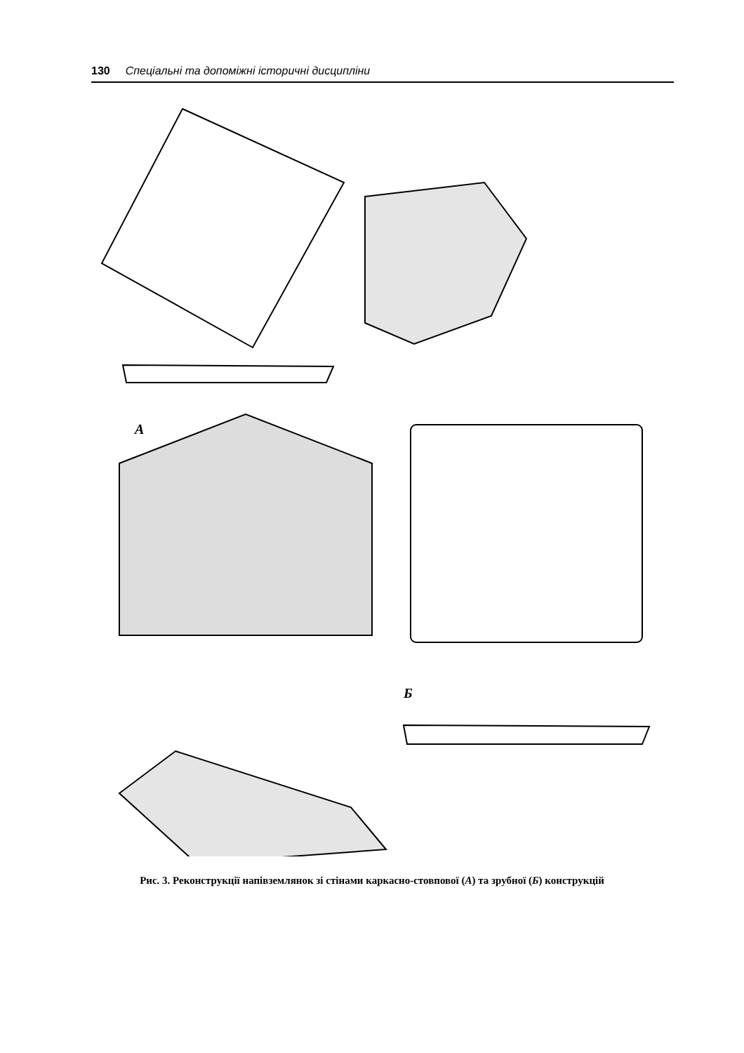130 Спеціальні та допоміжні історичні дисципліни
А
Б
Рис. 3. Реконструкції напівземлянок зі стінами каркасно-стовпової (А) та зрубної (Б) конструкцій